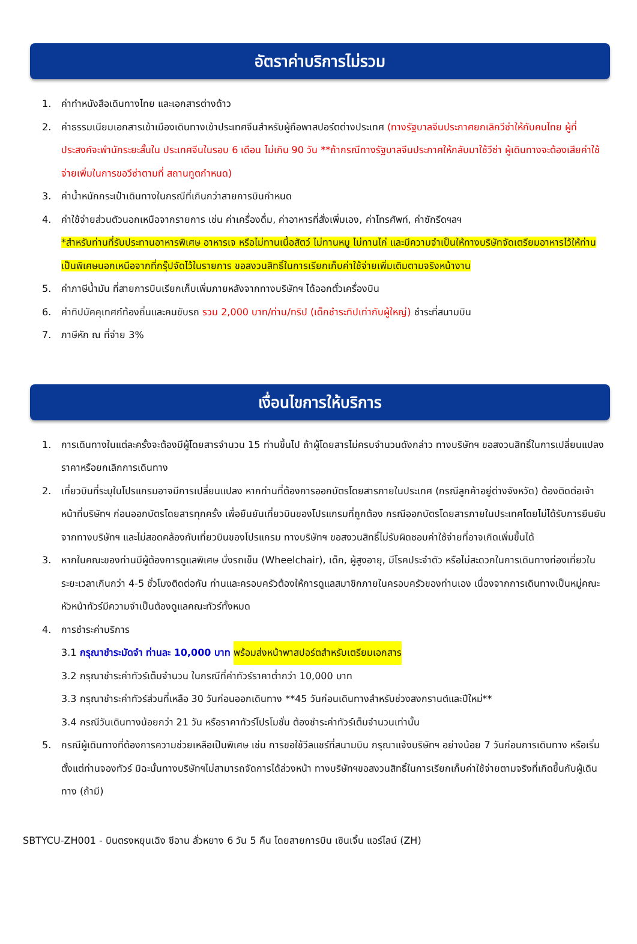อัตราค่าบริการไม่รวม
1. ค่าทำหนังสือเดินทางไทย และเอกสารต่างด้าว
2. ค่าธรรมเนียมเอกสารเข้าเมืองเดินทางเข้าประเทศจีนสำหรับผู้ถือพาสปอร์ตต่างประเทศ (ทางรัฐบาลจีนประกาศยกเลิกวีซ่าให้กับคนไทย ผู้ที่ประสงค์จะพำนักระยะสั้นใน ประเทศจีนในรอบ 6 เดือน ไม่เกิน 90 วัน **ถ้ากรณีทางรัฐบาลจีนประกาศให้กลับมาใช้วีซ่า ผู้เดินทางจะต้องเสียค่าใช้จ่ายเพิ่มในการขอวีซ่าตามที่ สถานทูตกำหนด)
3. ค่าน้ำหนักกระเป๋าเดินทางในกรณีที่เกินกว่าสายการบินกำหนด
4. ค่าใช้จ่ายส่วนตัวนอกเหนือจากรายการ เช่น ค่าเครื่องดื่ม, ค่าอาหารที่สั่งเพิ่มเอง, ค่าโทรศัพท์, ค่าซักรีดฯลฯ
*สำหรับท่านที่รับประทานอาหารพิเศษ อาหารเจ หรือไม่ทานเนื้อสัตว์ ไม่ทานหมู ไม่ทานไก่ และมีความจำเป็นให้ทางบริษัทจัดเตรียมอาหารไว้ให้ท่านเป็นพิเศษนอกเหนือจากที่กรุ๊ปจัดไว้ในรายการ ขอสงวนสิทธิ์ในการเรียกเก็บค่าใช้จ่ายเพิ่มเติมตามจริงหน้างาน
5. ค่าภาษีน้ำมัน ที่สายการบินเรียกเก็บเพิ่มภายหลังจากทางบริษัทฯ ได้ออกตั๋วเครื่องบิน
6. ค่าทิปมัคคุเทศก์ท้องถิ่นและคนขับรถ รวม 2,000 บาท/ท่าน/ทริป (เด็กชำระทิปเท่ากับผู้ใหญ่) ชำระที่สนามบิน
7. ภาษีหัก ณ ที่จ่าย 3%
เงื่อนไขการให้บริการ
1. การเดินทางในแต่ละครั้งจะต้องมีผู้โดยสารจำนวน 15 ท่านขึ้นไป ถ้าผู้โดยสารไม่ครบจำนวนดังกล่าว ทางบริษัทฯ ขอสงวนสิทธิ์ในการเปลี่ยนแปลงราคาหรือยกเลิกการเดินทาง
2. เที่ยวบินที่ระบุในโปรแกรมอาจมีการเปลี่ยนแปลง หากท่านที่ต้องการออกบัตรโดยสารภายในประเทศ (กรณีลูกค้าอยู่ต่างจังหวัด) ต้องติดต่อเจ้าหน้าที่บริษัทฯ ก่อนออกบัตรโดยสารทุกครั้ง เพื่อยืนยันเที่ยวบินของโปรแกรมที่ถูกต้อง กรณีออกบัตรโดยสารภายในประเทศโดยไม่ได้รับการยืนยันจากทางบริษัทฯ และไม่สอดคล้องกับเที่ยวบินของโปรแกรม ทางบริษัทฯ ขอสงวนสิทธิ์ไม่รับผิดชอบค่าใช้จ่ายที่อาจเกิดเพิ่มขึ้นได้
3. หากในคณะของท่านมีผู้ต้องการดูแลพิเศษ นั่งรถเข็น (Wheelchair), เด็ก, ผู้สูงอายุ, มีโรคประจำตัว หรือไม่สะดวกในการเดินทางท่องเที่ยวในระยะเวลาเกินกว่า 4-5 ชั่วโมงติดต่อกัน ท่านและครอบครัวต้องให้การดูแลสมาชิกภายในครอบครัวของท่านเอง เนื่องจากการเดินทางเป็นหมู่คณะ หัวหน้าทัวร์มีความจำเป็นต้องดูแลคณะทัวร์ทั้งหมด
4. การชำระค่าบริการ
3.1 กรุณาชำระมัดจำ ท่านละ 10,000 บาท พร้อมส่งหน้าพาสปอร์ตสำหรับเตรียมเอกสาร
3.2 กรุณาชำระค่าทัวร์เต็มจำนวน ในกรณีที่ค่าทัวร์ราคาต่ำกว่า 10,000 บาท
3.3 กรุณาชำระค่าทัวร์ส่วนที่เหลือ 30 วันก่อนออกเดินทาง **45 วันก่อนเดินทางสำหรับช่วงสงกรานต์และปีใหม่**
3.4 กรณีวันเดินทางน้อยกว่า 21 วัน หรือราคาทัวร์โปรโมชั่น ต้องชำระค่าทัวร์เต็มจำนวนเท่านั้น
5. กรณีผู้เดินทางที่ต้องการความช่วยเหลือเป็นพิเศษ เช่น การขอใช้วีลแชร์ที่สนามบิน กรุณาแจ้งบริษัทฯ อย่างน้อย 7 วันก่อนการเดินทาง หรือเริ่มตั้งแต่ท่านจองทัวร์ มิฉะนั้นทางบริษัทฯไม่สามารถจัดการได้ล่วงหน้า ทางบริษัทฯขอสงวนสิทธิ์ในการเรียกเก็บค่าใช้จ่ายตามจริงที่เกิดขึ้นกับผู้เดินทาง (ถ้ามี)
SBTYCU-ZH001 - บินตรงหยุนเฉิง ซีอาน ลั่วหยาง 6 วัน 5 คืน โดยสายการบิน เซินเจิ้น แอร์ไลน์ (ZH)